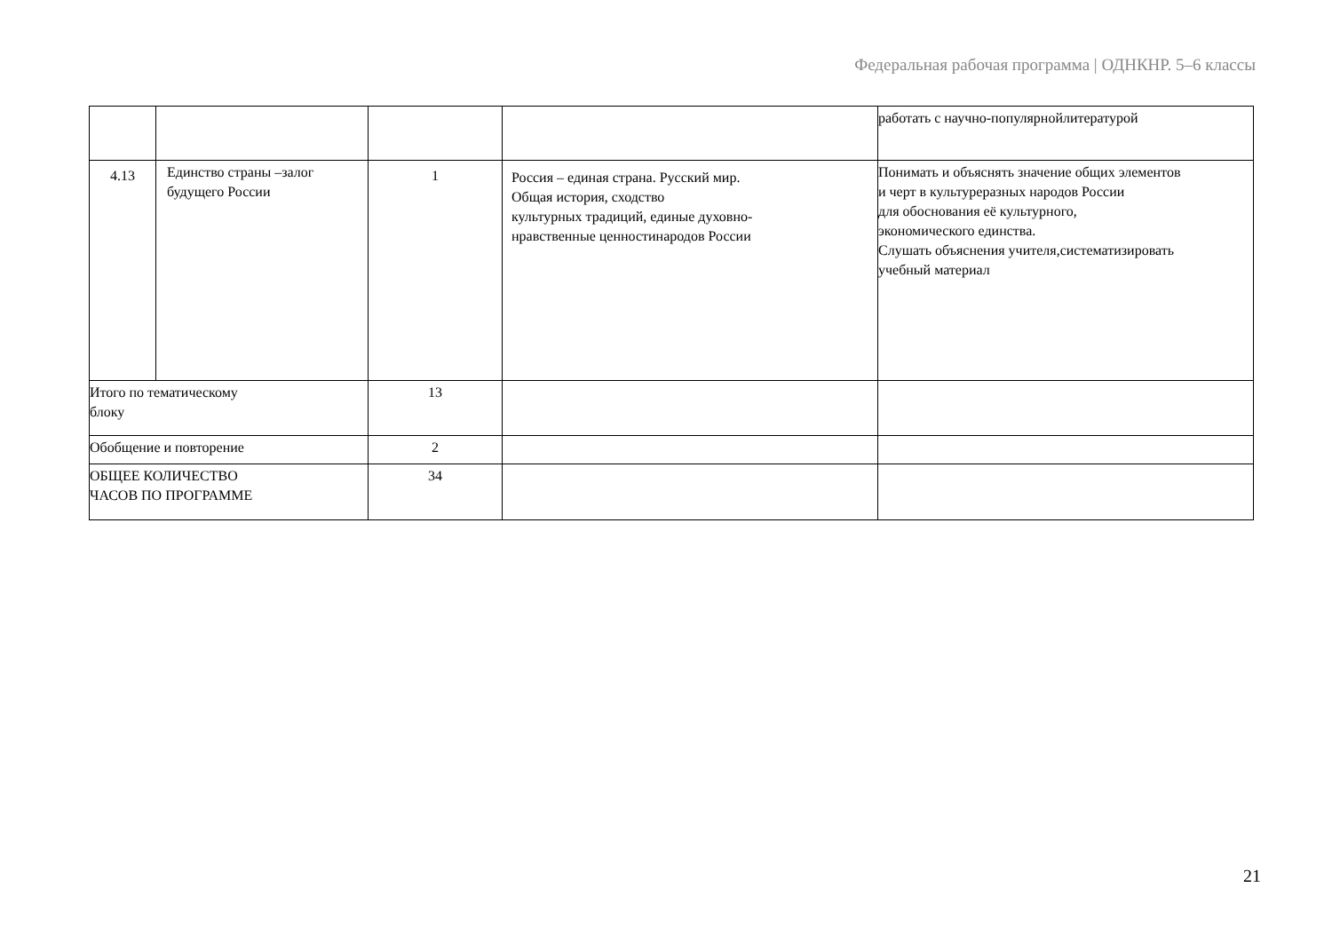Федеральная рабочая программа | ОДНКНР. 5–6 классы
| | | | | работать с научно-популярнойлитературой |
| 4.13 | Единство страны –залог будущего России | 1 | Россия – единая страна. Русский мир. Общая история, сходство культурных традиций, единые духовно- нравственные ценностинародов России | Понимать и объяснять значение общих элементов и черт в культуреразных народов России для обоснования её культурного, экономического единства. Слушать объяснения учителя,систематизировать учебный материал |
| Итого по тематическому блоку | | 13 | | |
| Обобщение и повторение | | 2 | | |
| ОБЩЕЕ КОЛИЧЕСТВО ЧАСОВ ПО ПРОГРАММЕ | | 34 | | |
21